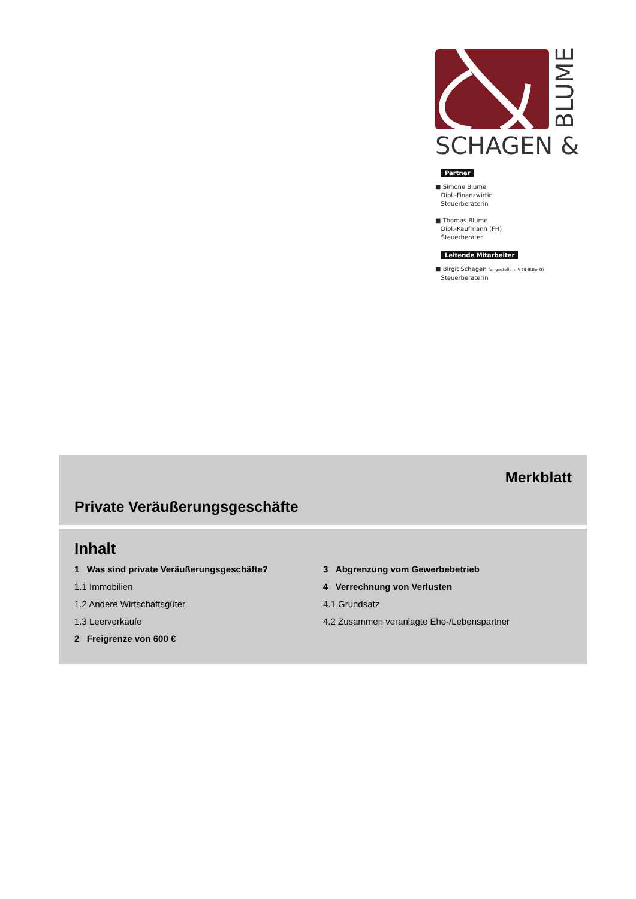SCHAGEN &
BLUME
Partner
■ Simone Blume
Dipl.-Finanzwirtin
Steuerberaterin
■ Thomas Blume
Dipl.-Kaufmann (FH)
Steuerberater
Leitende Mitarbeiter
■ Birgit Schagen (angestellt n. § 58 StBerG)
Steuerberaterin
Merkblatt
Private Veräußerungsgeschäfte
Inhalt
1 Was sind private Veräußerungsgeschäfte?
1.1 Immobilien
1.2 Andere Wirtschaftsgüter
1.3 Leerverkäufe
2 Freigrenze von 600 €
3 Abgrenzung vom Gewerbebetrieb
4 Verrechnung von Verlusten
4.1 Grundsatz
4.2 Zusammen veranlagte Ehe-/Lebenspartner